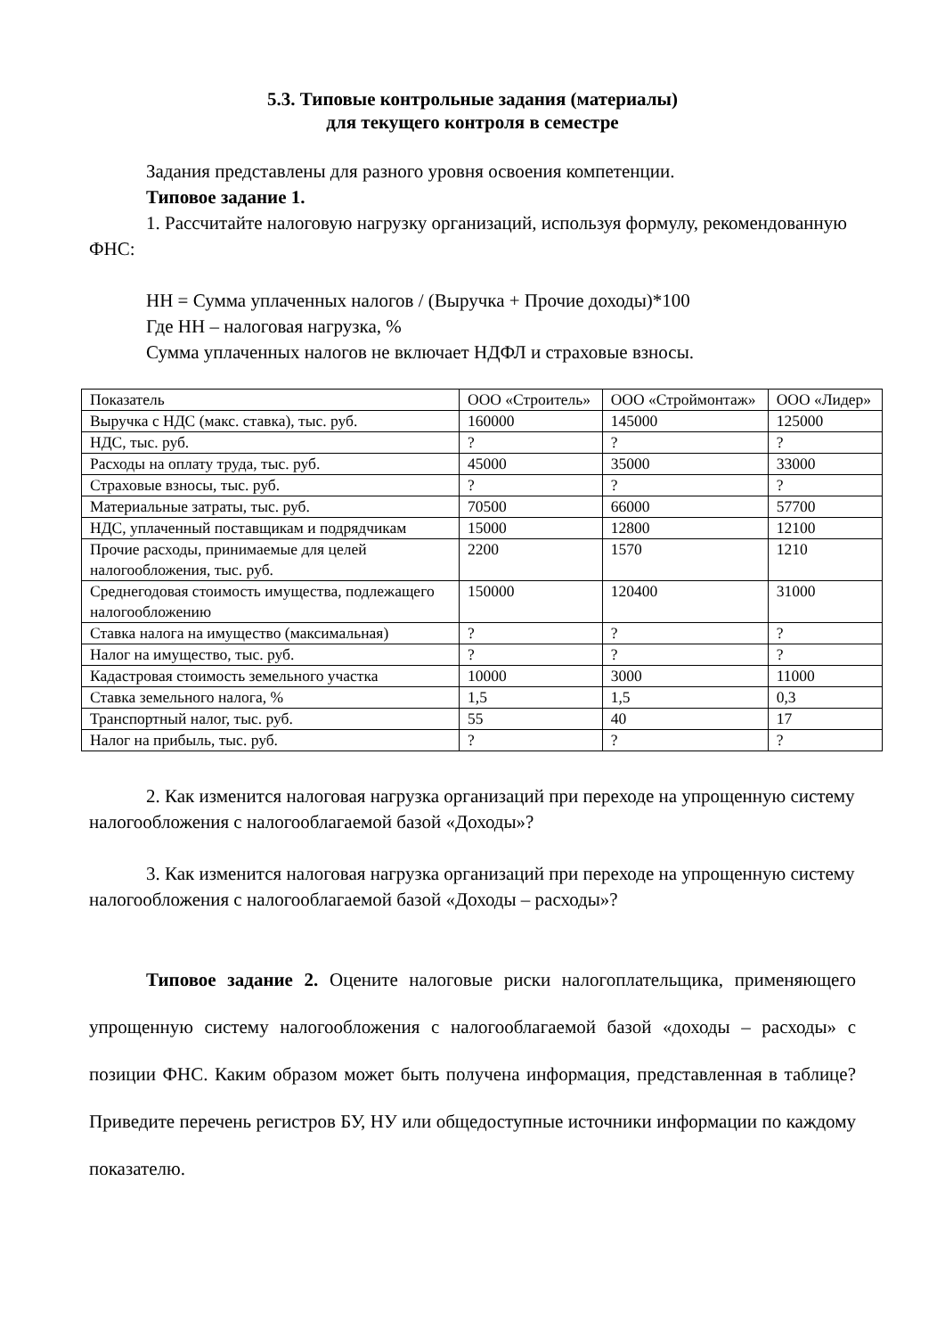5.3. Типовые контрольные задания (материалы)
для текущего контроля в семестре
Задания представлены для разного уровня освоения компетенции.
Типовое задание 1.
1. Рассчитайте налоговую нагрузку организаций, используя формулу, рекомендованную ФНС:
НН = Сумма уплаченных налогов / (Выручка + Прочие доходы)*100
Где НН – налоговая нагрузка, %
Сумма уплаченных налогов не включает НДФЛ и страховые взносы.
| Показатель | ООО «Строитель» | ООО «Строймонтаж» | ООО «Лидер» |
| Выручка с НДС (макс. ставка), тыс. руб. | 160000 | 145000 | 125000 |
| НДС, тыс. руб. | ? | ? | ? |
| Расходы на оплату труда, тыс. руб. | 45000 | 35000 | 33000 |
| Страховые взносы, тыс. руб. | ? | ? | ? |
| Материальные затраты, тыс. руб. | 70500 | 66000 | 57700 |
| НДС, уплаченный поставщикам и подрядчикам | 15000 | 12800 | 12100 |
| Прочие расходы, принимаемые для целей налогообложения, тыс. руб. | 2200 | 1570 | 1210 |
| Среднегодовая стоимость имущества, подлежащего налогообложению | 150000 | 120400 | 31000 |
| Ставка налога на имущество (максимальная) | ? | ? | ? |
| Налог на имущество, тыс. руб. | ? | ? | ? |
| Кадастровая стоимость земельного участка | 10000 | 3000 | 11000 |
| Ставка земельного налога, % | 1,5 | 1,5 | 0,3 |
| Транспортный налог, тыс. руб. | 55 | 40 | 17 |
| Налог на прибыль, тыс. руб. | ? | ? | ? |
2. Как изменится налоговая нагрузка организаций при переходе на упрощенную систему налогообложения с налогооблагаемой базой «Доходы»?
3. Как изменится налоговая нагрузка организаций при переходе на упрощенную систему налогообложения с налогооблагаемой базой «Доходы – расходы»?
Типовое задание 2. Оцените налоговые риски налогоплательщика, применяющего упрощенную систему налогообложения с налогооблагаемой базой «доходы – расходы» с позиции ФНС. Каким образом может быть получена информация, представленная в таблице? Приведите перечень регистров БУ, НУ или общедоступные источники информации по каждому показателю.